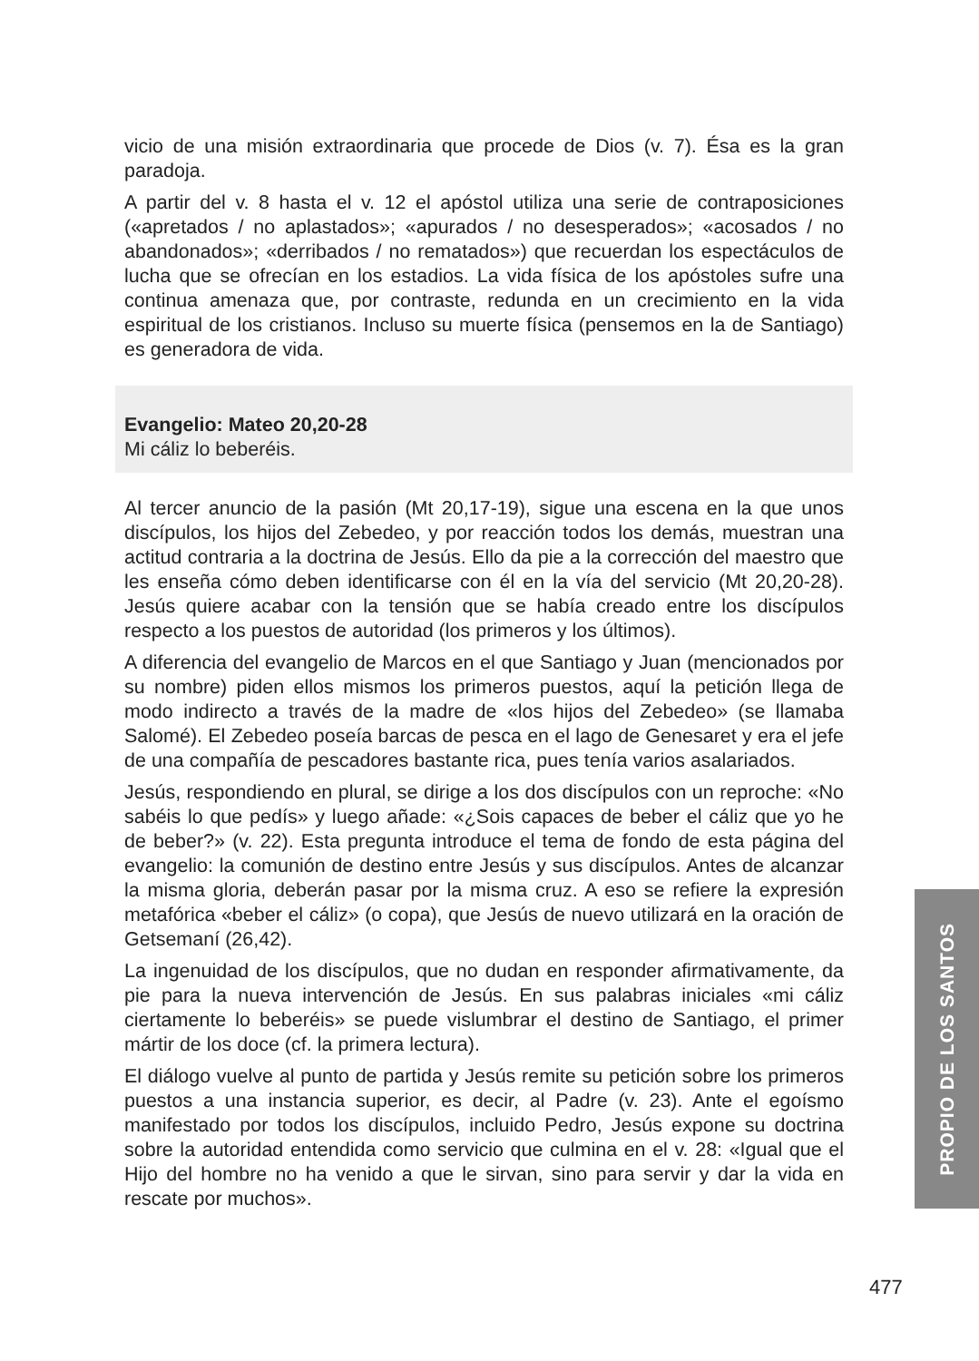vicio de una misión extraordinaria que procede de Dios (v. 7). Ésa es la gran paradoja.
A partir del v. 8 hasta el v. 12 el apóstol utiliza una serie de contraposiciones («apretados / no aplastados»; «apurados / no desesperados»; «acosados / no abandonados»; «derribados / no rematados») que recuerdan los espectáculos de lucha que se ofrecían en los estadios. La vida física de los apóstoles sufre una continua amenaza que, por contraste, redunda en un crecimiento en la vida espiritual de los cristianos. Incluso su muerte física (pensemos en la de Santiago) es generadora de vida.
Evangelio: Mateo 20,20-28
Mi cáliz lo beberéis.
Al tercer anuncio de la pasión (Mt 20,17-19), sigue una escena en la que unos discípulos, los hijos del Zebedeo, y por reacción todos los demás, muestran una actitud contraria a la doctrina de Jesús. Ello da pie a la corrección del maestro que les enseña cómo deben identificarse con él en la vía del servicio (Mt 20,20-28). Jesús quiere acabar con la tensión que se había creado entre los discípulos respecto a los puestos de autoridad (los primeros y los últimos).
A diferencia del evangelio de Marcos en el que Santiago y Juan (mencionados por su nombre) piden ellos mismos los primeros puestos, aquí la petición llega de modo indirecto a través de la madre de «los hijos del Zebedeo» (se llamaba Salomé). El Zebedeo poseía barcas de pesca en el lago de Genesaret y era el jefe de una compañía de pescadores bastante rica, pues tenía varios asalariados.
Jesús, respondiendo en plural, se dirige a los dos discípulos con un reproche: «No sabéis lo que pedís» y luego añade: «¿Sois capaces de beber el cáliz que yo he de beber?» (v. 22). Esta pregunta introduce el tema de fondo de esta página del evangelio: la comunión de destino entre Jesús y sus discípulos. Antes de alcanzar la misma gloria, deberán pasar por la misma cruz. A eso se refiere la expresión metafórica «beber el cáliz» (o copa), que Jesús de nuevo utilizará en la oración de Getsemaní (26,42).
La ingenuidad de los discípulos, que no dudan en responder afirmativamente, da pie para la nueva intervención de Jesús. En sus palabras iniciales «mi cáliz ciertamente lo beberéis» se puede vislumbrar el destino de Santiago, el primer mártir de los doce (cf. la primera lectura).
El diálogo vuelve al punto de partida y Jesús remite su petición sobre los primeros puestos a una instancia superior, es decir, al Padre (v. 23). Ante el egoísmo manifestado por todos los discípulos, incluido Pedro, Jesús expone su doctrina sobre la autoridad entendida como servicio que culmina en el v. 28: «Igual que el Hijo del hombre no ha venido a que le sirvan, sino para servir y dar la vida en rescate por muchos».
PROPIO DE LOS SANTOS
477